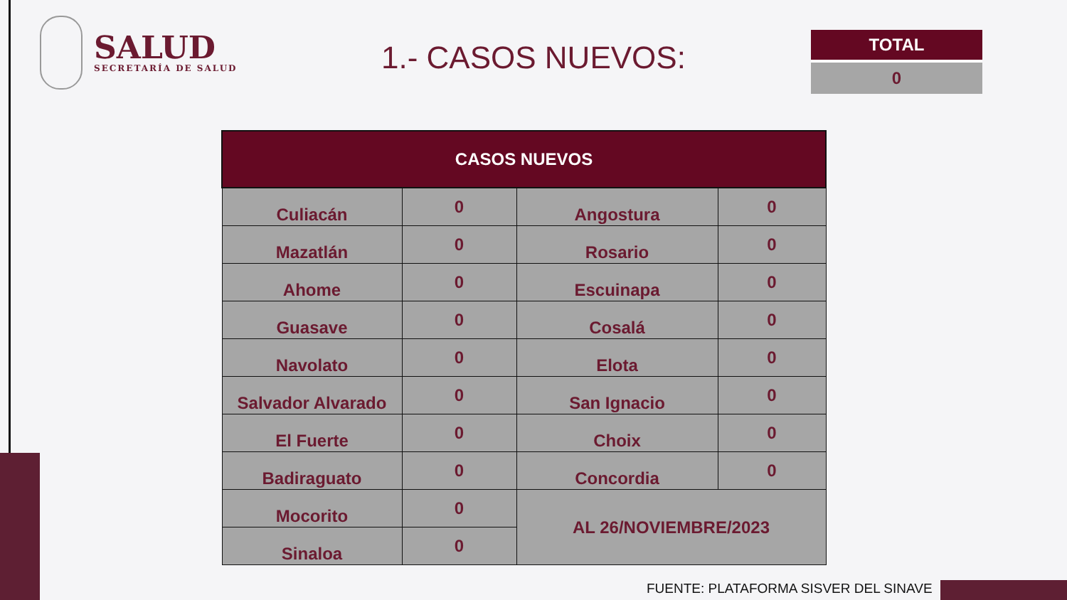SALUD
SECRETARÍA DE SALUD
1.- CASOS NUEVOS:
TOTAL
0
| CASOS NUEVOS | | | |
| --- | --- | --- | --- |
| Culiacán | 0 | Angostura | 0 |
| Mazatlán | 0 | Rosario | 0 |
| Ahome | 0 | Escuinapa | 0 |
| Guasave | 0 | Cosalá | 0 |
| Navolato | 0 | Elota | 0 |
| Salvador Alvarado | 0 | San Ignacio | 0 |
| El Fuerte | 0 | Choix | 0 |
| Badiraguato | 0 | Concordia | 0 |
| Mocorito | 0 | AL 26/NOVIEMBRE/2023 | |
| Sinaloa | 0 | | |
FUENTE: PLATAFORMA SISVER DEL SINAVE